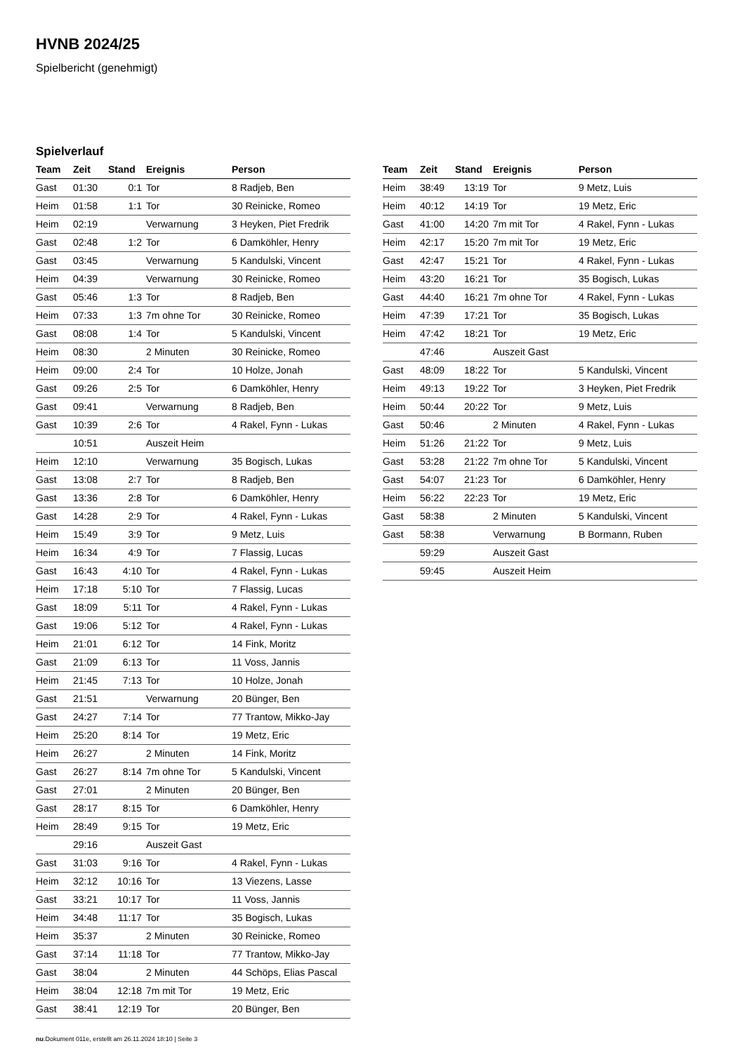HVNB 2024/25
Spielbericht (genehmigt)
Spielverlauf
| Team | Zeit | Stand | Ereignis | Person |
| --- | --- | --- | --- | --- |
| Gast | 01:30 | 0:1 | Tor | 8 Radjeb, Ben |
| Heim | 01:58 | 1:1 | Tor | 30 Reinicke, Romeo |
| Heim | 02:19 | | Verwarnung | 3 Heyken, Piet Fredrik |
| Gast | 02:48 | 1:2 | Tor | 6 Damköhler, Henry |
| Gast | 03:45 | | Verwarnung | 5 Kandulski, Vincent |
| Heim | 04:39 | | Verwarnung | 30 Reinicke, Romeo |
| Gast | 05:46 | 1:3 | Tor | 8 Radjeb, Ben |
| Heim | 07:33 | 1:3 | 7m ohne Tor | 30 Reinicke, Romeo |
| Gast | 08:08 | 1:4 | Tor | 5 Kandulski, Vincent |
| Heim | 08:30 | | 2 Minuten | 30 Reinicke, Romeo |
| Heim | 09:00 | 2:4 | Tor | 10 Holze, Jonah |
| Gast | 09:26 | 2:5 | Tor | 6 Damköhler, Henry |
| Gast | 09:41 | | Verwarnung | 8 Radjeb, Ben |
| Gast | 10:39 | 2:6 | Tor | 4 Rakel, Fynn - Lukas |
| | 10:51 | | Auszeit Heim | |
| Heim | 12:10 | | Verwarnung | 35 Bogisch, Lukas |
| Gast | 13:08 | 2:7 | Tor | 8 Radjeb, Ben |
| Gast | 13:36 | 2:8 | Tor | 6 Damköhler, Henry |
| Gast | 14:28 | 2:9 | Tor | 4 Rakel, Fynn - Lukas |
| Heim | 15:49 | 3:9 | Tor | 9 Metz, Luis |
| Heim | 16:34 | 4:9 | Tor | 7 Flassig, Lucas |
| Gast | 16:43 | 4:10 | Tor | 4 Rakel, Fynn - Lukas |
| Heim | 17:18 | 5:10 | Tor | 7 Flassig, Lucas |
| Gast | 18:09 | 5:11 | Tor | 4 Rakel, Fynn - Lukas |
| Gast | 19:06 | 5:12 | Tor | 4 Rakel, Fynn - Lukas |
| Heim | 21:01 | 6:12 | Tor | 14 Fink, Moritz |
| Gast | 21:09 | 6:13 | Tor | 11 Voss, Jannis |
| Heim | 21:45 | 7:13 | Tor | 10 Holze, Jonah |
| Gast | 21:51 | | Verwarnung | 20 Bünger, Ben |
| Gast | 24:27 | 7:14 | Tor | 77 Trantow, Mikko-Jay |
| Heim | 25:20 | 8:14 | Tor | 19 Metz, Eric |
| Heim | 26:27 | | 2 Minuten | 14 Fink, Moritz |
| Gast | 26:27 | 8:14 | 7m ohne Tor | 5 Kandulski, Vincent |
| Gast | 27:01 | | 2 Minuten | 20 Bünger, Ben |
| Gast | 28:17 | 8:15 | Tor | 6 Damköhler, Henry |
| Heim | 28:49 | 9:15 | Tor | 19 Metz, Eric |
| | 29:16 | | Auszeit Gast | |
| Gast | 31:03 | 9:16 | Tor | 4 Rakel, Fynn - Lukas |
| Heim | 32:12 | 10:16 | Tor | 13 Viezens, Lasse |
| Gast | 33:21 | 10:17 | Tor | 11 Voss, Jannis |
| Heim | 34:48 | 11:17 | Tor | 35 Bogisch, Lukas |
| Heim | 35:37 | | 2 Minuten | 30 Reinicke, Romeo |
| Gast | 37:14 | 11:18 | Tor | 77 Trantow, Mikko-Jay |
| Gast | 38:04 | | 2 Minuten | 44 Schöps, Elias Pascal |
| Heim | 38:04 | 12:18 | 7m mit Tor | 19 Metz, Eric |
| Gast | 38:41 | 12:19 | Tor | 20 Bünger, Ben |
| Team | Zeit | Stand | Ereignis | Person |
| --- | --- | --- | --- | --- |
| Heim | 38:49 | 13:19 | Tor | 9 Metz, Luis |
| Heim | 40:12 | 14:19 | Tor | 19 Metz, Eric |
| Gast | 41:00 | 14:20 | 7m mit Tor | 4 Rakel, Fynn - Lukas |
| Heim | 42:17 | 15:20 | 7m mit Tor | 19 Metz, Eric |
| Gast | 42:47 | 15:21 | Tor | 4 Rakel, Fynn - Lukas |
| Heim | 43:20 | 16:21 | Tor | 35 Bogisch, Lukas |
| Gast | 44:40 | 16:21 | 7m ohne Tor | 4 Rakel, Fynn - Lukas |
| Heim | 47:39 | 17:21 | Tor | 35 Bogisch, Lukas |
| Heim | 47:42 | 18:21 | Tor | 19 Metz, Eric |
| | 47:46 | | Auszeit Gast | |
| Gast | 48:09 | 18:22 | Tor | 5 Kandulski, Vincent |
| Heim | 49:13 | 19:22 | Tor | 3 Heyken, Piet Fredrik |
| Heim | 50:44 | 20:22 | Tor | 9 Metz, Luis |
| Gast | 50:46 | | 2 Minuten | 4 Rakel, Fynn - Lukas |
| Heim | 51:26 | 21:22 | Tor | 9 Metz, Luis |
| Gast | 53:28 | 21:22 | 7m ohne Tor | 5 Kandulski, Vincent |
| Gast | 54:07 | 21:23 | Tor | 6 Damköhler, Henry |
| Heim | 56:22 | 22:23 | Tor | 19 Metz, Eric |
| Gast | 58:38 | | 2 Minuten | 5 Kandulski, Vincent |
| Gast | 58:38 | | Verwarnung | B Bormann, Ruben |
| | 59:29 | | Auszeit Gast | |
| | 59:45 | | Auszeit Heim | |
nu.Dokument 011e, erstellt am 26.11.2024 18:10 | Seite 3